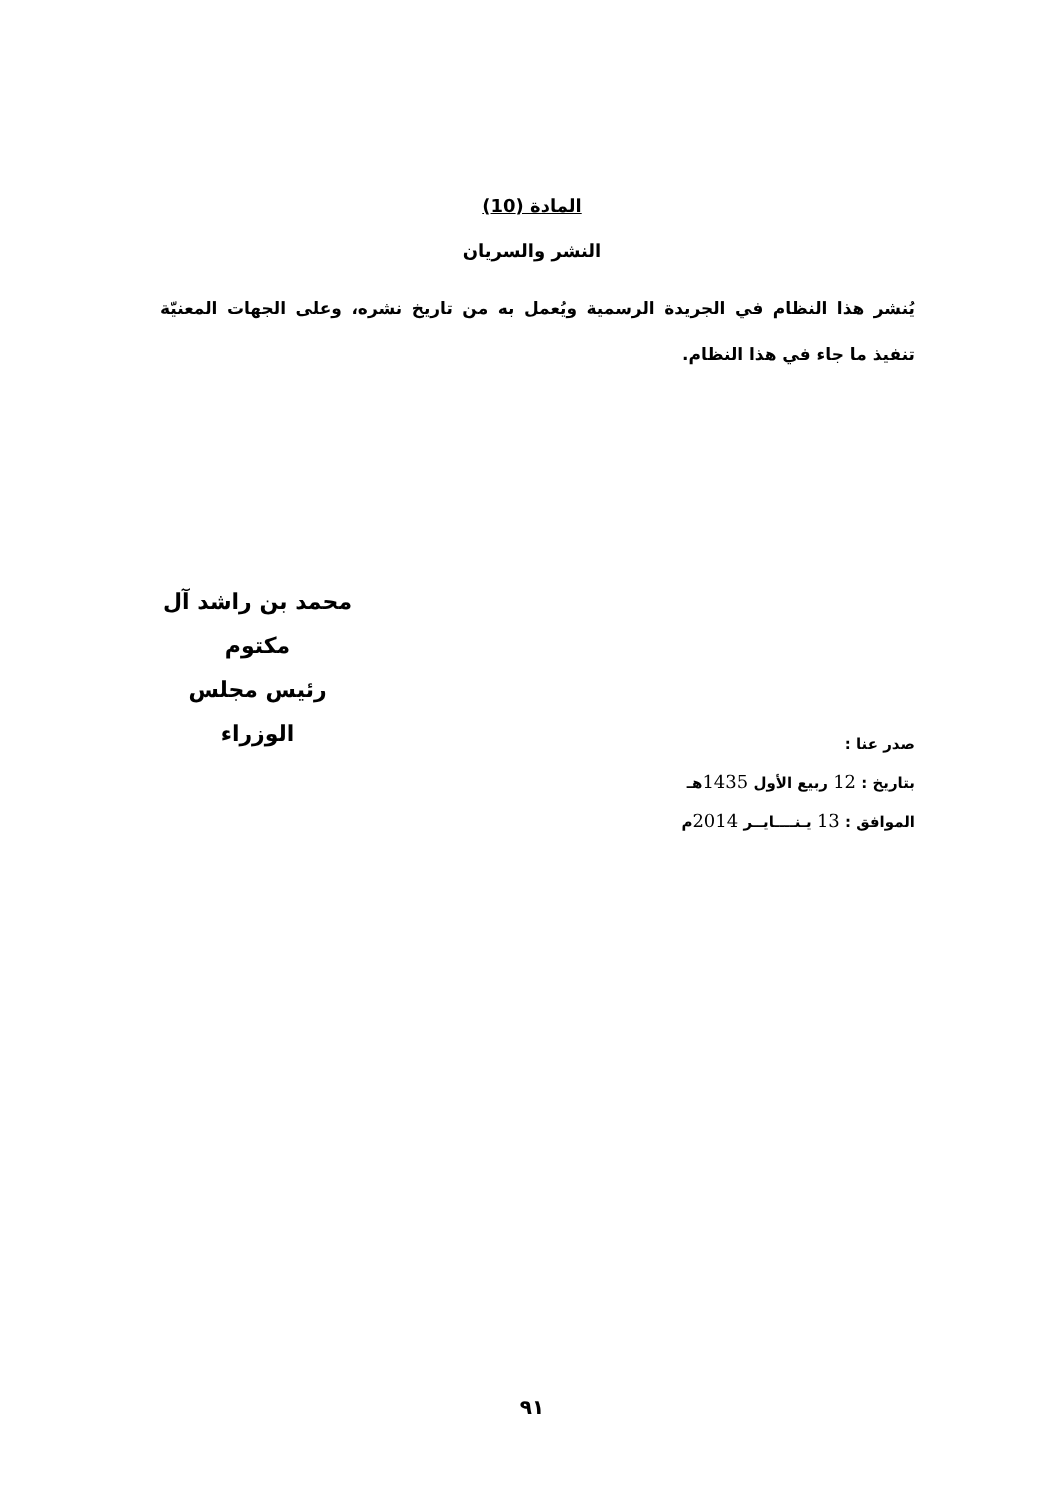المادة (10)
النشر والسريان
يُنشر هذا النظام في الجريدة الرسمية ويُعمل به من تاريخ نشره، وعلى الجهات المعنيّة تنفيذ ما جاء في هذا النظام.
محمد بن راشد آل مكتوم
رئيس مجلس الوزراء
صدر عنا :
بتاريخ : 12 ربيع الأول 1435هـ
الموافق : 13 يـنــــايــر 2014م
٩١